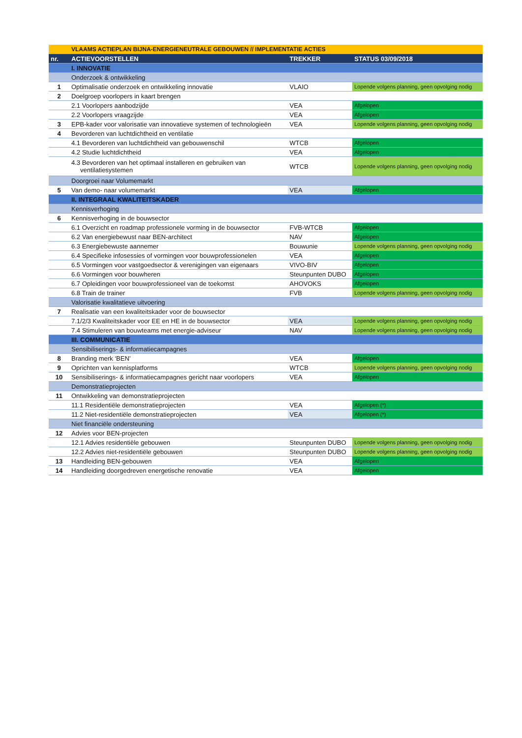| | VLAAMS ACTIEPLAN BIJNA-ENERGIENEUTRALE GEBOUWEN // IMPLEMENTATIE ACTIES | | |
| nr. | ACTIEVOORSTELLEN | TREKKER | STATUS 03/09/2018 |
| | I. INNOVATIE | | |
| | Onderzoek & ontwikkeling | | |
| 1 | Optimalisatie onderzoek en ontwikkeling innovatie | VLAIO | Lopende volgens planning, geen opvolging nodig |
| 2 | Doelgroep voorlopers in kaart brengen | | |
| | 2.1 Voorlopers aanbodzijde | VEA | Afgelopen |
| | 2.2 Voorlopers vraagzijde | VEA | Afgelopen |
| 3 | EPB-kader voor valorisatie van innovatieve systemen of technologieën | VEA | Lopende volgens planning, geen opvolging nodig |
| 4 | Bevorderen van luchtdichtheid en ventilatie | | |
| | 4.1 Bevorderen van luchtdichtheid van gebouwenschil | WTCB | Afgelopen |
| | 4.2 Studie luchtdichtheid | VEA | Afgelopen |
| | 4.3 Bevorderen van het optimaal installeren en gebruiken van ventilatiesystemen | WTCB | Lopende volgens planning, geen opvolging nodig |
| | Doorgroei naar Volumemarkt | | |
| 5 | Van demo- naar volumemarkt | VEA | Afgelopen |
| | II. INTEGRAAL KWALITEITSKADER | | |
| | Kennisverhoging | | |
| 6 | Kennisverhoging in de bouwsector | | |
| | 6.1 Overzicht en roadmap professionele vorming in de bouwsector | FVB-WTCB | Afgelopen |
| | 6.2 Van energiebewust naar BEN-architect | NAV | Afgelopen |
| | 6.3 Energiebewuste aannemer | Bouwunie | Lopende volgens planning, geen opvolging nodig |
| | 6.4 Specifieke infosessies of vormingen voor bouwprofessionelen | VEA | Afgelopen |
| | 6.5 Vormingen voor vastgoedsector & verenigingen van eigenaars | VIVO-BIV | Afgelopen |
| | 6.6 Vormingen voor bouwheren | Steunpunten DUBO | Afgelopen |
| | 6.7 Opleidingen voor bouwprofessioneel van de toekomst | AHOVOKS | Afgelopen |
| | 6.8 Train de trainer | FVB | Lopende volgens planning, geen opvolging nodig |
| | Valorisatie kwalitatieve uitvoering | | |
| 7 | Realisatie van een kwaliteitskader voor de bouwsector | | |
| | 7.1/2/3 Kwaliteitskader voor EE en HE in de bouwsector | VEA | Lopende volgens planning, geen opvolging nodig |
| | 7.4 Stimuleren van bouwteams met energie-adviseur | NAV | Lopende volgens planning, geen opvolging nodig |
| | III. COMMUNICATIE | | |
| | Sensibiliserings- & informatiecampagnes | | |
| 8 | Branding merk ‘BEN’ | VEA | Afgelopen |
| 9 | Oprichten van kennisplatforms | WTCB | Lopende volgens planning, geen opvolging nodig |
| 10 | Sensibiliserings- & informatiecampagnes gericht naar voorlopers | VEA | Afgelopen |
| | Demonstratieprojecten | | |
| 11 | Ontwikkeling van demonstratieprojecten | | |
| | 11.1 Residentiële demonstratieprojecten | VEA | Afgelopen (*) |
| | 11.2 Niet-residentiële demonstratieprojecten | VEA | Afgelopen (*) |
| | Niet financiële ondersteuning | | |
| 12 | Advies voor BEN-projecten | | |
| | 12.1 Advies residentiële gebouwen | Steunpunten DUBO | Lopende volgens planning, geen opvolging nodig |
| | 12.2 Advies niet-residentiële gebouwen | Steunpunten DUBO | Lopende volgens planning, geen opvolging nodig |
| 13 | Handleiding BEN-gebouwen | VEA | Afgelopen |
| 14 | Handleiding doorgedreven energetische renovatie | VEA | Afgelopen |